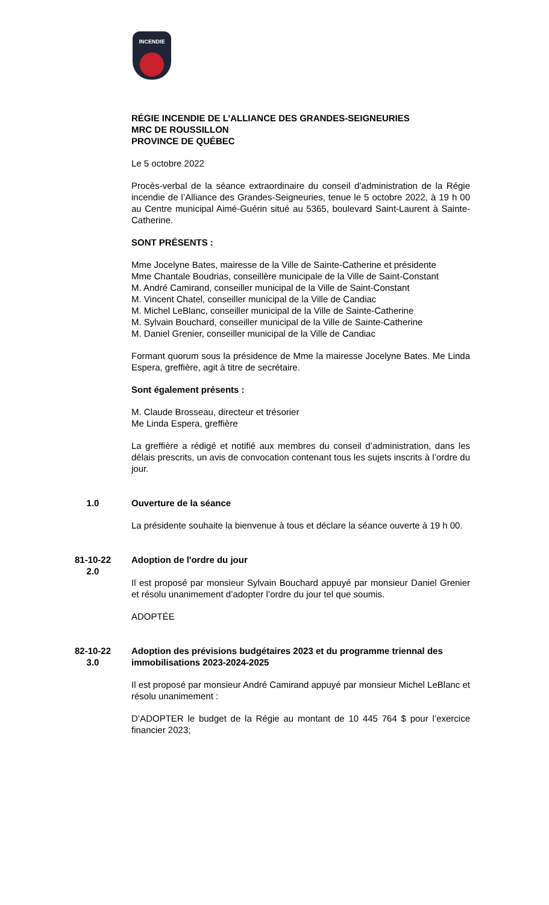INCENDIE
RÉGIE INCENDIE DE L’ALLIANCE DES GRANDES-SEIGNEURIES
MRC DE ROUSSILLON
PROVINCE DE QUÉBEC
Le 5 octobre 2022
Procès-verbal de la séance extraordinaire du conseil d’administration de la Régie incendie de l’Alliance des Grandes-Seigneuries, tenue le 5 octobre 2022, à 19 h 00 au Centre municipal Aimé-Guérin situé au 5365, boulevard Saint-Laurent à Sainte-Catherine.
SONT PRÉSENTS :
Mme Jocelyne Bates, mairesse de la Ville de Sainte-Catherine et présidente
Mme Chantale Boudrias, conseillère municipale de la Ville de Saint-Constant
M. André Camirand, conseiller municipal de la Ville de Saint-Constant
M. Vincent Chatel, conseiller municipal de la Ville de Candiac
M. Michel LeBlanc, conseiller municipal de la Ville de Sainte-Catherine
M. Sylvain Bouchard, conseiller municipal de la Ville de Sainte-Catherine
M. Daniel Grenier, conseiller municipal de la Ville de Candiac
Formant quorum sous la présidence de Mme la mairesse Jocelyne Bates. Me Linda Espera, greffière, agit à titre de secrétaire.
Sont également présents :
M. Claude Brosseau, directeur et trésorier
Me Linda Espera, greffière
La greffière a rédigé et notifié aux membres du conseil d’administration, dans les délais prescrits, un avis de convocation contenant tous les sujets inscrits à l’ordre du jour.
1.0 Ouverture de la séance
La présidente souhaite la bienvenue à tous et déclare la séance ouverte à 19 h 00.
81-10-22
2.0
Adoption de l'ordre du jour
Il est proposé par monsieur Sylvain Bouchard appuyé par monsieur Daniel Grenier et résolu unanimement d’adopter l’ordre du jour tel que soumis.
ADOPTÉE
82-10-22
3.0
Adoption des prévisions budgétaires 2023 et du programme triennal des immobilisations 2023-2024-2025
Il est proposé par monsieur André Camirand appuyé par monsieur Michel LeBlanc et résolu unanimement :
D’ADOPTER le budget de la Régie au montant de 10 445 764 $ pour l’exercice financier 2023;